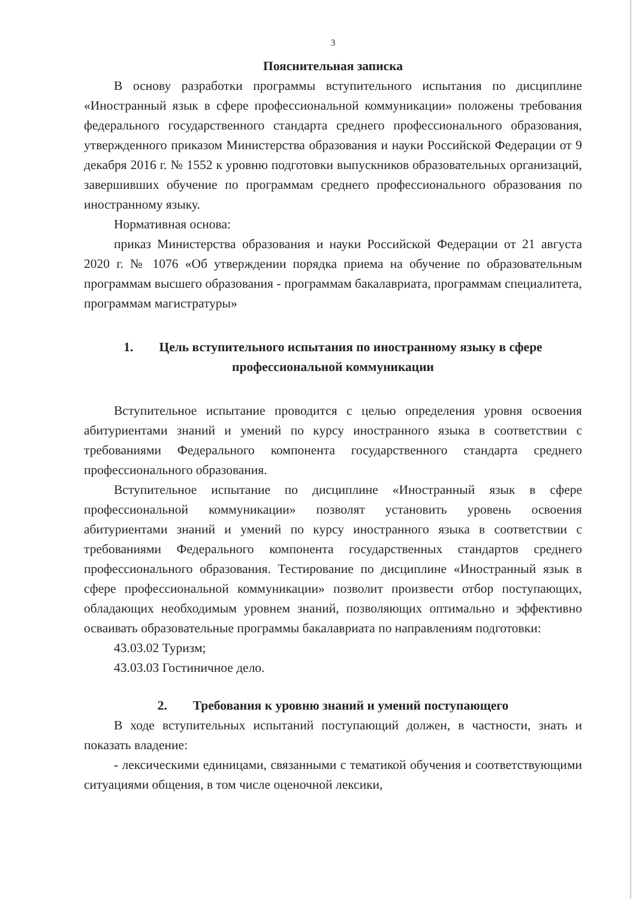3
Пояснительная записка
В основу разработки программы вступительного испытания по дисциплине «Иностранный язык в сфере профессиональной коммуникации» положены требования федерального государственного стандарта среднего профессионального образования, утвержденного приказом Министерства образования и науки Российской Федерации от 9 декабря 2016 г. № 1552 к уровню подготовки выпускников образовательных организаций, завершивших обучение по программам среднего профессионального образования по иностранному языку.
Нормативная основа:
приказ Министерства образования и науки Российской Федерации от 21 августа 2020 г. № 1076 «Об утверждении порядка приема на обучение по образовательным программам высшего образования - программам бакалавриата, программам специалитета, программам магистратуры»
1. Цель вступительного испытания по иностранному языку в сфере профессиональной коммуникации
Вступительное испытание проводится с целью определения уровня освоения абитуриентами знаний и умений по курсу иностранного языка в соответствии с требованиями Федерального компонента государственного стандарта среднего профессионального образования.
Вступительное испытание по дисциплине «Иностранный язык в сфере профессиональной коммуникации» позволят установить уровень освоения абитуриентами знаний и умений по курсу иностранного языка в соответствии с требованиями Федерального компонента государственных стандартов среднего профессионального образования. Тестирование по дисциплине «Иностранный язык в сфере профессиональной коммуникации» позволит произвести отбор поступающих, обладающих необходимым уровнем знаний, позволяющих оптимально и эффективно осваивать образовательные программы бакалавриата по направлениям подготовки:
43.03.02 Туризм;
43.03.03 Гостиничное дело.
2. Требования к уровню знаний и умений поступающего
В ходе вступительных испытаний поступающий должен, в частности, знать и показать владение:
- лексическими единицами, связанными с тематикой обучения и соответствующими ситуациями общения, в том числе оценочной лексики,